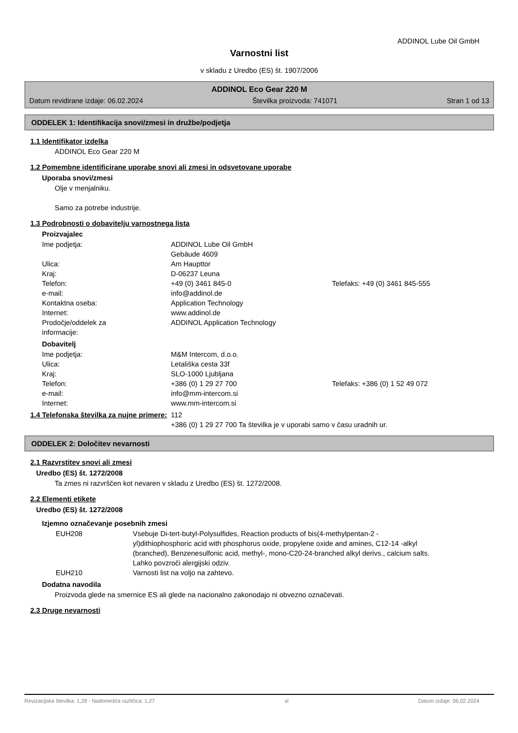ADDINOL Lube Oil GmbH
Varnostni list
v skladu z Uredbo (ES) št. 1907/2006
ADDINOL Eco Gear 220 M
Datum revidirane izdaje: 06.02.2024 Številka proizvoda: 741071 Stran 1 od 13
ODDELEK 1: Identifikacija snovi/zmesi in družbe/podjetja
1.1 Identifikator izdelka
ADDINOL Eco Gear 220 M
1.2 Pomembne identificirane uporabe snovi ali zmesi in odsvetovane uporabe
Uporaba snovi/zmesi
Olje v menjalniku.
Samo za potrebe industrije.
1.3 Podrobnosti o dobavitelju varnostnega lista
Proizvajalec
| Ime podjetja: | ADDINOL Lube Oil GmbH Gebäude 4609 | |
| Ulica: | Am Haupttor | |
| Kraj: | D-06237 Leuna | |
| Telefon: | +49 (0) 3461 845-0 | Telefaks: +49 (0) 3461 845-555 |
| e-mail: | info@addinol.de | |
| Kontaktna oseba: | Application Technology | |
| Internet: | www.addinol.de | |
| Prodočje/oddelek za informacije: | ADDINOL Application Technology | |
Dobavitelj
| Ime podjetja: | M&M Intercom, d.o.o. | |
| Ulica: | Letališka cesta 33f | |
| Kraj: | SLO-1000 Ljubljana | |
| Telefon: | +386 (0) 1 29 27 700 | Telefaks: +386 (0) 1 52 49 072 |
| e-mail: | info@mm-intercom.si | |
| Internet: | www.mm-intercom.si | |
| 1.4 Telefonska številka za nujne primere: | 112 +386 (0) 1 29 27 700 Ta številka je v uporabi samo v času uradnih ur. |
ODDELEK 2: Določitev nevarnosti
2.1 Razvrstitev snovi ali zmesi
Uredbo (ES) št. 1272/2008
Ta zmes ni razvrščen kot nevaren v skladu z Uredbo (ES) št. 1272/2008.
2.2 Elementi etikete
Uredbo (ES) št. 1272/2008
Izjemno označevanje posebnih zmesi
| EUH208 | Vsebuje Di-tert-butyl-Polysulfides, Reaction products of bis(4-methylpentan-2 -yl)dithiophosphoric acid with phosphorus oxide, propylene oxide and amines, C12-14 -alkyl (branched), Benzenesulfonic acid, methyl-, mono-C20-24-branched alkyl derivs., calcium salts. Lahko povzroči alergijski odziv. |
| EUH210 | Varnosti list na voljo na zahtevo. |
Dodatna navodila
Proizvoda glede na smernice ES ali glede na nacionalno zakonodajo ni obvezno označevati.
2.3 Druge nevarnosti
Revizacijska številka: 1,28 - Nadomešča različica: 1,27 sl Datum izdaje: 06.02.2024